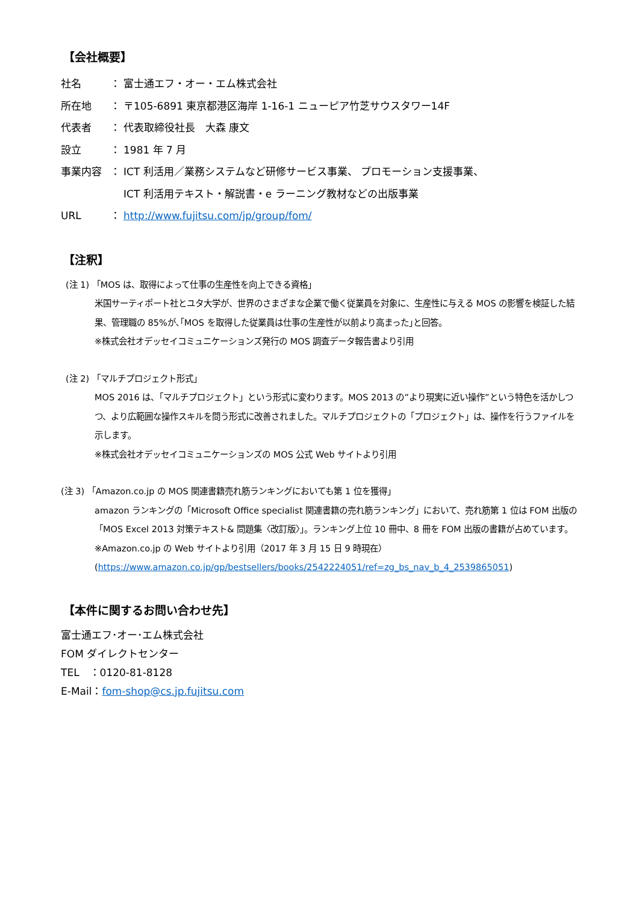【会社概要】
社名 ： 富士通エフ・オー・エム株式会社
所在地 ： 〒105-6891 東京都港区海岸 1-16-1 ニューピア竹芝サウスタワー14F
代表者 ： 代表取締役社長　大森 康文
設立 ： 1981 年 7 月
事業内容 ： ICT 利活用／業務システムなど研修サービス事業、 プロモーション支援事業、
ICT 利活用テキスト・解説書・e ラーニング教材などの出版事業
URL ： http://www.fujitsu.com/jp/group/fom/
【注釈】
(注 1) 「MOS は、取得によって仕事の生産性を向上できる資格」
米国サーティポート社とユタ大学が、世界のさまざまな企業で働く従業員を対象に、生産性に与える MOS の影響を検証した結果、管理職の 85%が､｢MOS を取得した従業員は仕事の生産性が以前より高まった｣と回答。
※株式会社オデッセイコミュニケーションズ発行の MOS 調査データ報告書より引用
(注 2) 「マルチプロジェクト形式」
MOS 2016 は、「マルチプロジェクト」という形式に変わります。MOS 2013 の”より現実に近い操作”という特色を活かしつつ、より広範囲な操作スキルを問う形式に改善されました。マルチプロジェクトの「プロジェクト」は、操作を行うファイルを示します。
※株式会社オデッセイコミュニケーションズの MOS 公式 Web サイトより引用
(注 3) 「Amazon.co.jp の MOS 関連書籍売れ筋ランキングにおいても第 1 位を獲得」
amazon ランキングの「Microsoft Office specialist 関連書籍の売れ筋ランキング」において、売れ筋第 1 位は FOM 出版の「MOS Excel 2013 対策テキスト& 問題集〈改訂版〉」。ランキング上位 10 冊中、8 冊を FOM 出版の書籍が占めています。
※Amazon.co.jp の Web サイトより引用（2017 年 3 月 15 日 9 時現在）
(https://www.amazon.co.jp/gp/bestsellers/books/2542224051/ref=zg_bs_nav_b_4_2539865051)
【本件に関するお問い合わせ先】
富士通エフ･オー･エム株式会社
FOM ダイレクトセンター
TEL　：0120-81-8128
E-Mail：fom-shop@cs.jp.fujitsu.com